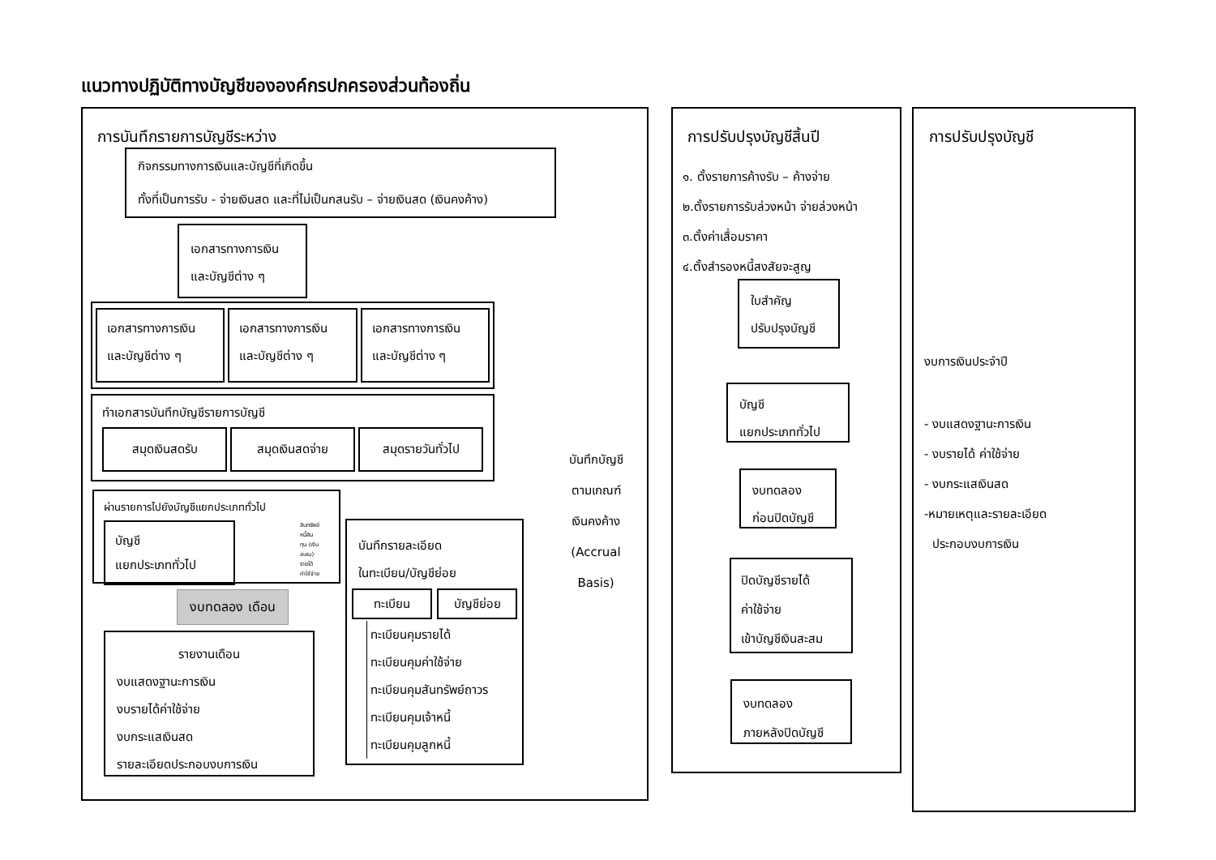แนวทางปฏิบัติทางบัญชีขององค์กรปกครองส่วนท้องถิ่น
การบันทึกรายการบัญชีระหว่าง
กิจกรรมทางการเงินและบัญชีที่เกิดขึ้น
ทั้งที่เป็นการรับ - จ่ายเงินสด และที่ไม่เป็นกสนรับ – จ่ายเงินสด (เงินคงค้าง)
เอกสารทางการเงิน
และบัญชีต่าง ๆ
เอกสารทางการเงิน
และบัญชีต่าง ๆ
เอกสารทางการเงิน
และบัญชีต่าง ๆ
เอกสารทางการเงิน
และบัญชีต่าง ๆ
ทำเอกสารบันทึกบัญชีรายการบัญชี
สมุดเงินสดรับ สมุดเงินสดจ่าย สมุดรายวันทั่วไป
ผ่านรายการไปยังบัญชีแยกประเภททั่วไป
บัญชี
แยกประเภททั่วไป
สินทรัพย์
หนี้สิน
ทุน (เงินสะสม)
รายได้
ค่าใช้จ่าย
งบทดลอง เดือน
รายงานเดือน
งบแสดงฐานะการเงิน
งบรายได้ค่าใช้จ่าย
งบกระแสเงินสด
รายละเอียดประกอบงบการเงิน
บันทึกรายละเอียด
ในทะเบียน/บัญชีย่อย
ทะเบียน บัญชีย่อย
ทะเบียนคุมรายได้
ทะเบียนคุมค่าใช้จ่าย
ทะเบียนคุมสันทรัพย์ถาวร
ทะเบียนคุมเจ้าหนี้
ทะเบียนคุมลูกหนี้
บันทึกบัญชี
ตามเกณฑ์
เงินคงค้าง
(Accrual
Basis)
การปรับปรุงบัญชีสิ้นปี
๑. ตั้งรายการค้างรับ – ค้างจ่าย
๒.ตั้งรายการรับล่วงหน้า จ่ายล่วงหน้า
๓.ตั้งค่าเสื่อมราคา
๔.ตั้งสำรองหนี้สงสัยจะสูญ
ใบสำคัญ
ปรับปรุงบัญชี
บัญชี
แยกประเภททั่วไป
งบทดลอง
ก่อนปิดบัญชี
ปิดบัญชีรายได้
ค่าใช้จ่าย
เข้าบัญชีเงินสะสม
งบทดลอง
ภายหลังปิดบัญชี
การปรับปรุงบัญชี
งบการเงินประจำปี
- งบแสดงฐานะการเงิน
- งบรายได้ ค่าใช้จ่าย
- งบกระแสเงินสด
-หมายเหตุและรายละเอียด
ประกอบงบการเงิน